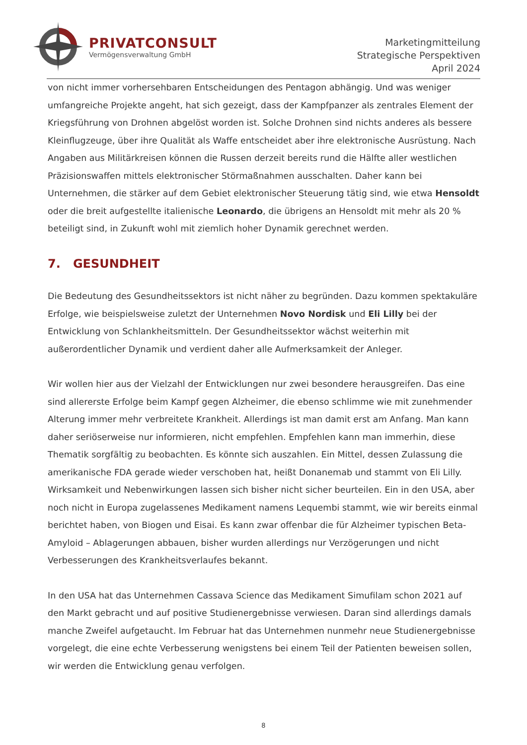PRIVATCONSULT
Vermögensverwaltung GmbH
Marketingmitteilung
Strategische Perspektiven
April 2024
von nicht immer vorhersehbaren Entscheidungen des Pentagon abhängig. Und was weniger umfangreiche Projekte angeht, hat sich gezeigt, dass der Kampfpanzer als zentrales Element der Kriegsführung von Drohnen abgelöst worden ist. Solche Drohnen sind nichts anderes als bessere Kleinflugzeuge, über ihre Qualität als Waffe entscheidet aber ihre elektronische Ausrüstung. Nach Angaben aus Militärkreisen können die Russen derzeit bereits rund die Hälfte aller westlichen Präzisionswaffen mittels elektronischer Störmaßnahmen ausschalten. Daher kann bei Unternehmen, die stärker auf dem Gebiet elektronischer Steuerung tätig sind, wie etwa Hensoldt oder die breit aufgestellte italienische Leonardo, die übrigens an Hensoldt mit mehr als 20 % beteiligt sind, in Zukunft wohl mit ziemlich hoher Dynamik gerechnet werden.
7. GESUNDHEIT
Die Bedeutung des Gesundheitssektors ist nicht näher zu begründen. Dazu kommen spektakuläre Erfolge, wie beispielsweise zuletzt der Unternehmen Novo Nordisk und Eli Lilly bei der Entwicklung von Schlankheitsmitteln. Der Gesundheitssektor wächst weiterhin mit außerordentlicher Dynamik und verdient daher alle Aufmerksamkeit der Anleger.
Wir wollen hier aus der Vielzahl der Entwicklungen nur zwei besondere herausgreifen. Das eine sind allererste Erfolge beim Kampf gegen Alzheimer, die ebenso schlimme wie mit zunehmender Alterung immer mehr verbreitete Krankheit. Allerdings ist man damit erst am Anfang. Man kann daher seriöserweise nur informieren, nicht empfehlen. Empfehlen kann man immerhin, diese Thematik sorgfältig zu beobachten. Es könnte sich auszahlen. Ein Mittel, dessen Zulassung die amerikanische FDA gerade wieder verschoben hat, heißt Donanemab und stammt von Eli Lilly. Wirksamkeit und Nebenwirkungen lassen sich bisher nicht sicher beurteilen. Ein in den USA, aber noch nicht in Europa zugelassenes Medikament namens Lequembi stammt, wie wir bereits einmal berichtet haben, von Biogen und Eisai. Es kann zwar offenbar die für Alzheimer typischen Beta-Amyloid – Ablagerungen abbauen, bisher wurden allerdings nur Verzögerungen und nicht Verbesserungen des Krankheitsverlaufes bekannt.
In den USA hat das Unternehmen Cassava Science das Medikament Simufilam schon 2021 auf den Markt gebracht und auf positive Studienergebnisse verwiesen. Daran sind allerdings damals manche Zweifel aufgetaucht. Im Februar hat das Unternehmen nunmehr neue Studienergebnisse vorgelegt, die eine echte Verbesserung wenigstens bei einem Teil der Patienten beweisen sollen, wir werden die Entwicklung genau verfolgen.
8